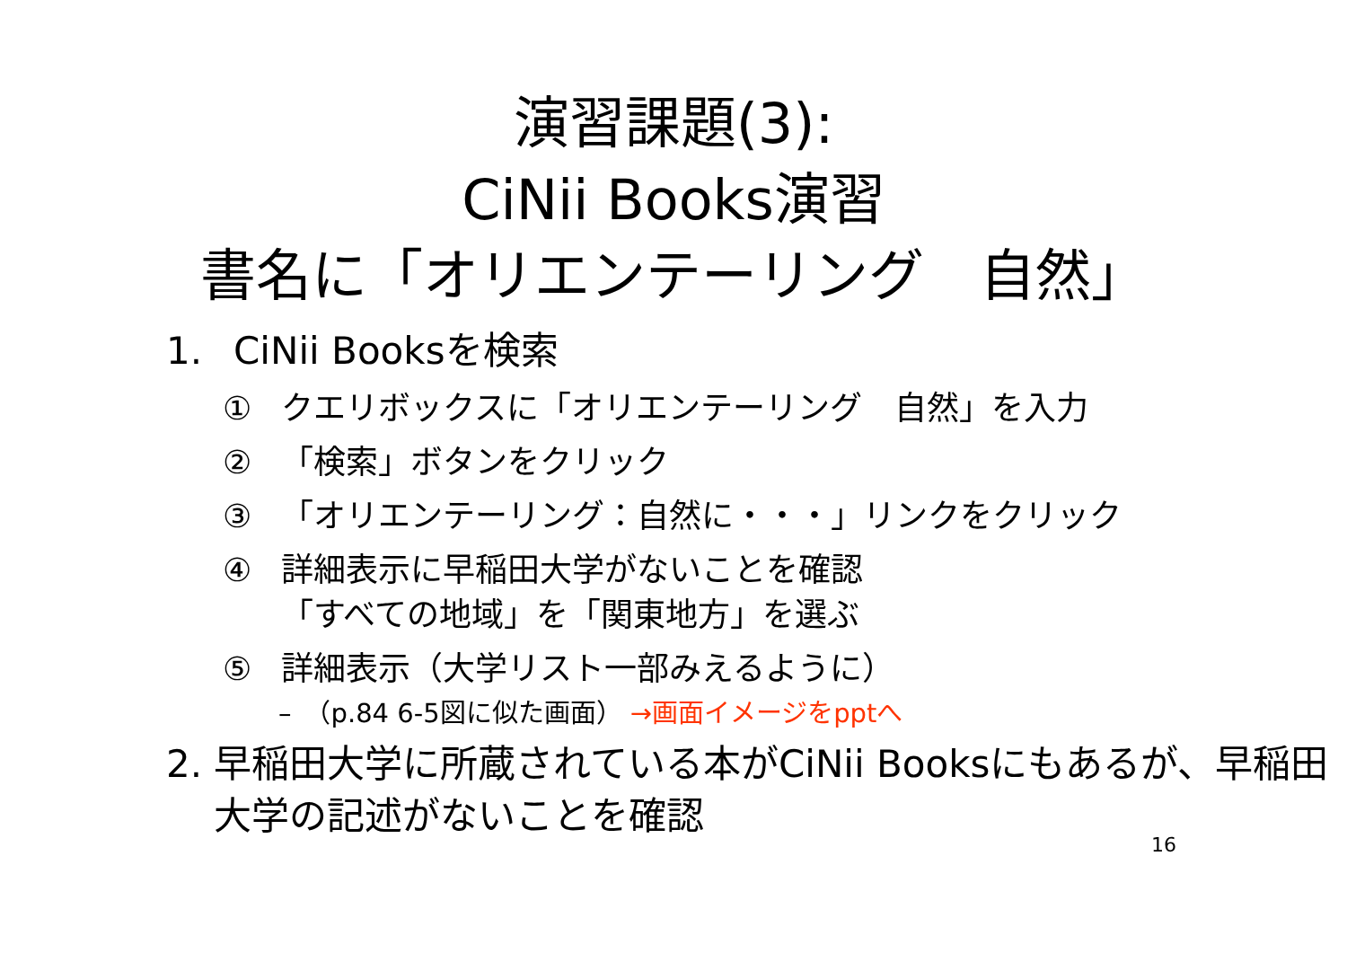演習課題(3):
CiNii Books演習
書名に「オリエンテーリング　自然」
1. CiNii Booksを検索
① クエリボックスに「オリエンテーリング　自然」を入力
② 「検索」ボタンをクリック
③ 「オリエンテーリング：自然に・・・」リンクをクリック
④ 詳細表示に早稲田大学がないことを確認
「すべての地域」を「関東地方」を選ぶ
⑤ 詳細表示（大学リスト一部みえるように）
–　（p.84 6-5図に似た画面） →画面イメージをpptへ
2. 早稲田大学に所蔵されている本がCiNii Booksにもあるが、早稲田大学の記述がないことを確認
16